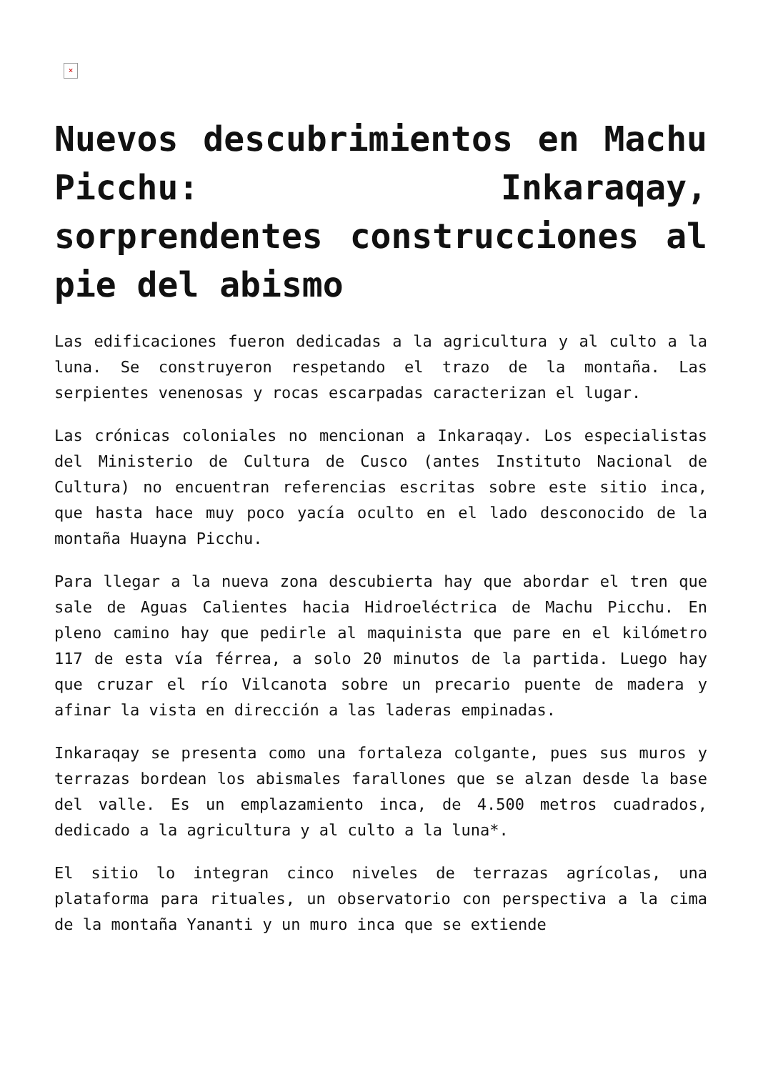×
Nuevos descubrimientos en Machu Picchu: Inkaraqay, sorprendentes construcciones al pie del abismo
Las edificaciones fueron dedicadas a la agricultura y al culto a la luna. Se construyeron respetando el trazo de la montaña. Las serpientes venenosas y rocas escarpadas caracterizan el lugar.
Las crónicas coloniales no mencionan a Inkaraqay. Los especialistas del Ministerio de Cultura de Cusco (antes Instituto Nacional de Cultura) no encuentran referencias escritas sobre este sitio inca, que hasta hace muy poco yacía oculto en el lado desconocido de la montaña Huayna Picchu.
Para llegar a la nueva zona descubierta hay que abordar el tren que sale de Aguas Calientes hacia Hidroeléctrica de Machu Picchu. En pleno camino hay que pedirle al maquinista que pare en el kilómetro 117 de esta vía férrea, a solo 20 minutos de la partida. Luego hay que cruzar el río Vilcanota sobre un precario puente de madera y afinar la vista en dirección a las laderas empinadas.
Inkaraqay se presenta como una fortaleza colgante, pues sus muros y terrazas bordean los abismales farallones que se alzan desde la base del valle. Es un emplazamiento inca, de 4.500 metros cuadrados, dedicado a la agricultura y al culto a la luna*.
El sitio lo integran cinco niveles de terrazas agrícolas, una plataforma para rituales, un observatorio con perspectiva a la cima de la montaña Yananti y un muro inca que se extiende